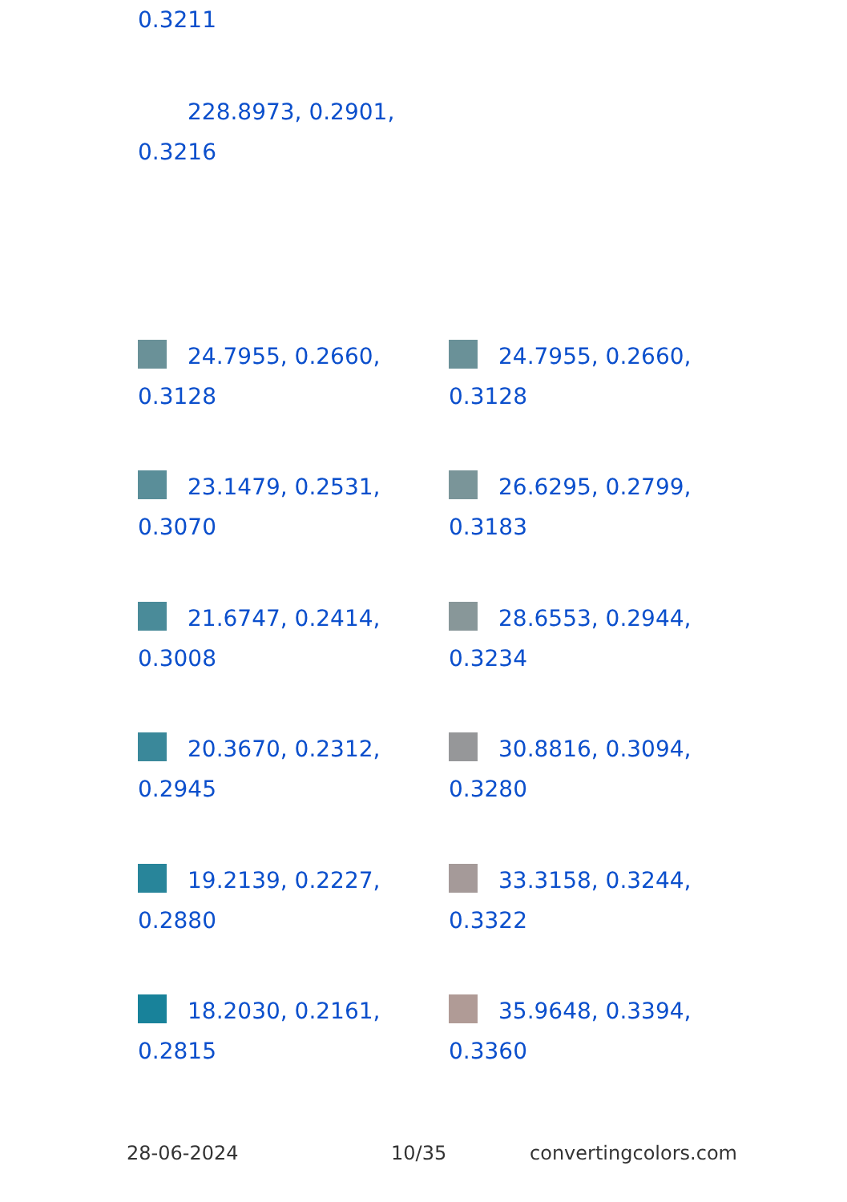0.3211
228.8973, 0.2901, 0.3216
24.7955, 0.2660, 0.3128
24.7955, 0.2660, 0.3128
23.1479, 0.2531, 0.3070
26.6295, 0.2799, 0.3183
21.6747, 0.2414, 0.3008
28.6553, 0.2944, 0.3234
20.3670, 0.2312, 0.2945
30.8816, 0.3094, 0.3280
19.2139, 0.2227, 0.2880
33.3158, 0.3244, 0.3322
18.2030, 0.2161, 0.2815
35.9648, 0.3394, 0.3360
28-06-2024 10/35 convertingcolors.com